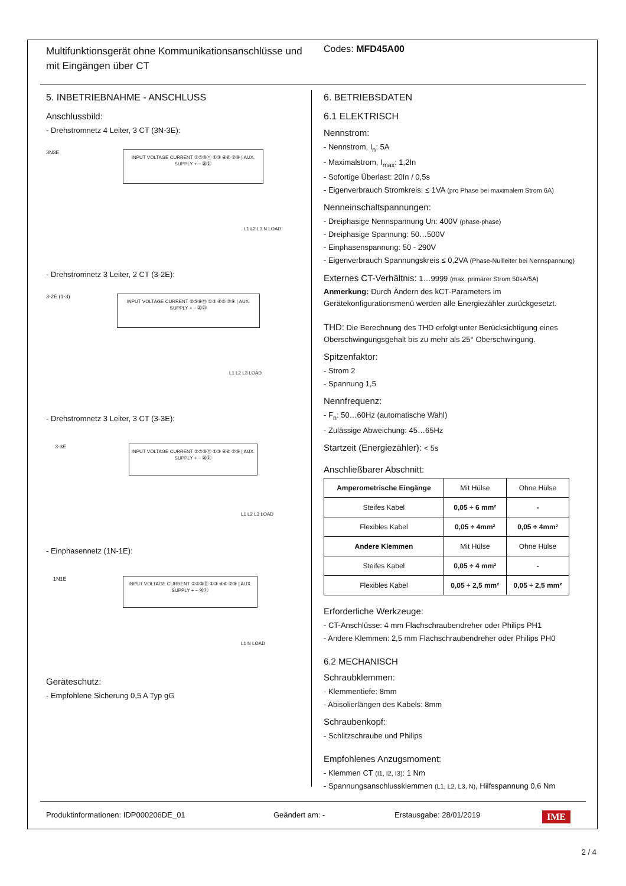Multifunktionsgerät ohne Kommunikationsanschlüsse und mit Eingängen über CT
Codes: MFD45A00
5. INBETRIEBNAHME - ANSCHLUSS
Anschlussbild:
- Drehstromnetz 4 Leiter, 3 CT (3N-3E):
3N3E
INPUT VOLTAGE CURRENT ②⑤⑧⑪ ①③ ④⑥ ⑦⑨ | AUX. SUPPLY + − ⑳㉑
L1 L2 L3 N LOAD
- Drehstromnetz 3 Leiter, 2 CT (3-2E):
3-2E (1-3)
INPUT VOLTAGE CURRENT ②⑤⑧⑪ ①③ ④⑥ ⑦⑨ | AUX. SUPPLY + − ⑳㉑
L1 L2 L3 LOAD
- Drehstromnetz 3 Leiter, 3 CT (3-3E):
3-3E
INPUT VOLTAGE CURRENT ②⑤⑧⑪ ①③ ④⑥ ⑦⑨ | AUX. SUPPLY + − ⑳㉑
L1 L2 L3 LOAD
- Einphasennetz (1N-1E):
1N1E
INPUT VOLTAGE CURRENT ②⑤⑧⑪ ①③ ④⑥ ⑦⑨ | AUX. SUPPLY + − ⑳㉑
L1 N LOAD
Geräteschutz:
- Empfohlene Sicherung 0,5 A Typ gG
6. BETRIEBSDATEN
6.1 ELEKTRISCH
Nennstrom:
- Nennstrom, I<sub>n</sub>: 5A
- Maximalstrom, I<sub>max</sub>: 1,2In
- Sofortige Überlast: 20In / 0,5s
- Eigenverbrauch Stromkreis: ≤ 1VA (pro Phase bei maximalem Strom 6A)
Nenneinschaltspannungen:
- Dreiphasige Nennspannung Un: 400V (phase-phase)
- Dreiphasige Spannung: 50…500V
- Einphasenspannung: 50 - 290V
- Eigenverbrauch Spannungskreis ≤ 0,2VA (Phase-Nullleiter bei Nennspannung)
Externes CT-Verhältnis: 1…9999 (max. primärer Strom 50kA/5A)
Anmerkung: Durch Ändern des kCT-Parameters im Gerätekonfigurationsmenü werden alle Energiezähler zurückgesetzt.
THD: Die Berechnung des THD erfolgt unter Berücksichtigung eines Oberschwingungsgehalt bis zu mehr als 25° Oberschwingung.
Spitzenfaktor:
- Strom 2
- Spannung 1,5
Nennfrequenz:
- F<sub>n</sub>: 50…60Hz (automatische Wahl)
- Zulässige Abweichung: 45…65Hz
Startzeit (Energiezähler): < 5s
Anschließbarer Abschnitt:
| Amperometrische Eingänge | Mit Hülse | Ohne Hülse |
| Steifes Kabel | 0,05 ÷ 6 mm² | - |
| Flexibles Kabel | 0,05 ÷ 4mm² | 0,05 ÷ 4mm² |
| Andere Klemmen | Mit Hülse | Ohne Hülse |
| Steifes Kabel | 0,05 ÷ 4 mm² | - |
| Flexibles Kabel | 0,05 ÷ 2,5 mm² | 0,05 ÷ 2,5 mm² |
Erforderliche Werkzeuge:
- CT-Anschlüsse: 4 mm Flachschraubendreher oder Philips PH1
- Andere Klemmen: 2,5 mm Flachschraubendreher oder Philips PH0
6.2 MECHANISCH
Schraubklemmen:
- Klemmentiefe: 8mm
- Abisolierlängen des Kabels: 8mm
Schraubenkopf:
- Schlitzschraube und Philips
Empfohlenes Anzugsmoment:
- Klemmen CT (I1, I2, I3): 1 Nm
- Spannungsanschlussklemmen (L1, L2, L3, N), Hilfsspannung 0,6 Nm
Produktinformationen: IDP000206DE_01 Geändert am: - Erstausgabe: 28/01/2019 IME
2 / 4